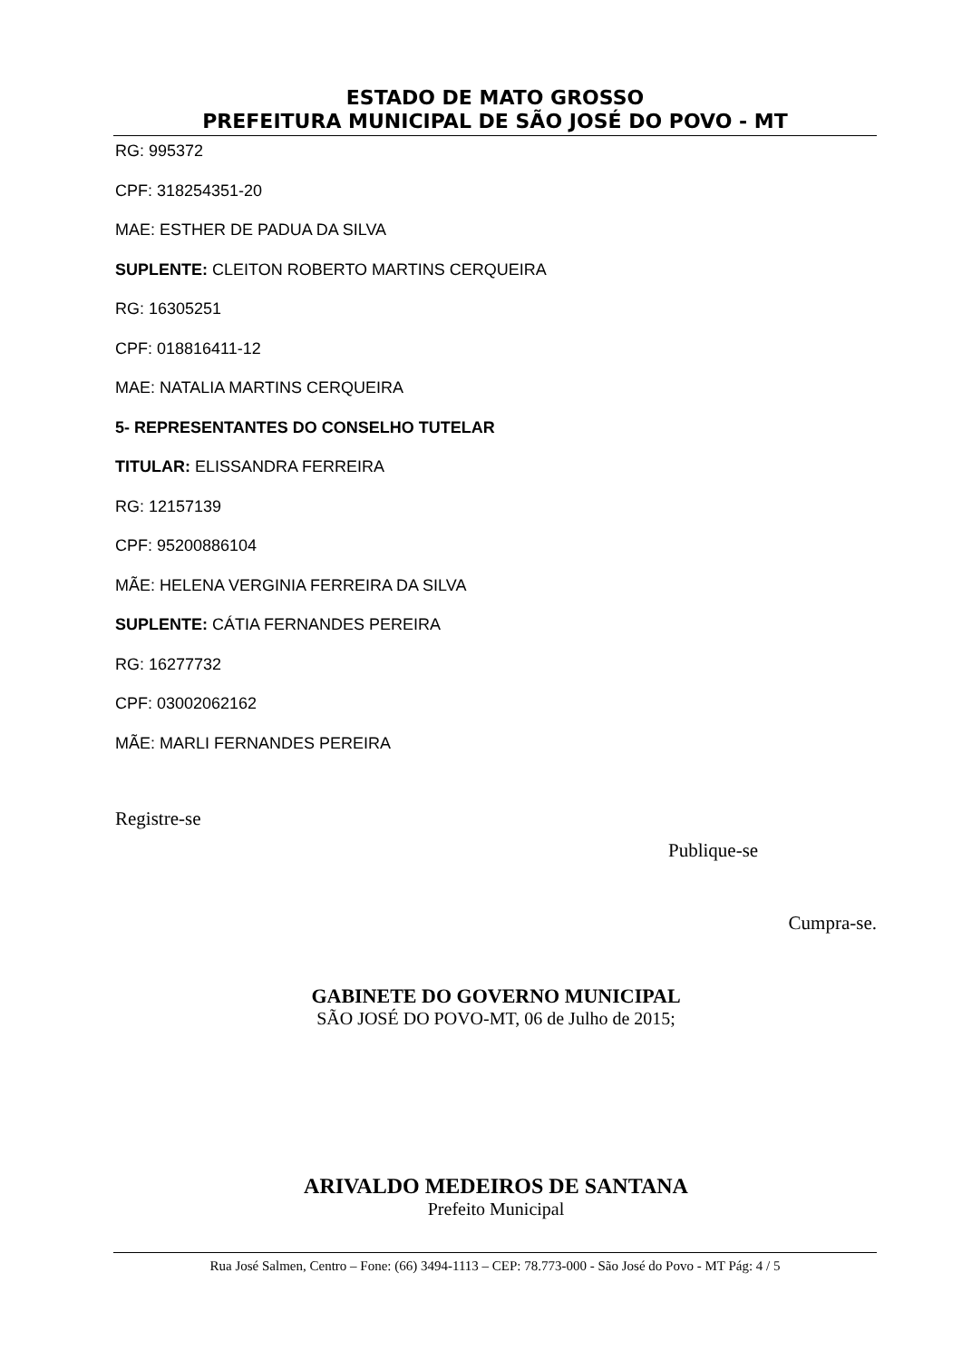ESTADO DE MATO GROSSO
PREFEITURA MUNICIPAL DE SÃO JOSÉ DO POVO - MT
RG: 995372
CPF: 318254351-20
MAE: ESTHER DE PADUA DA SILVA
SUPLENTE: CLEITON ROBERTO MARTINS CERQUEIRA
RG: 16305251
CPF: 018816411-12
MAE: NATALIA MARTINS CERQUEIRA
5- REPRESENTANTES DO CONSELHO TUTELAR
TITULAR: ELISSANDRA FERREIRA
RG: 12157139
CPF: 95200886104
MÃE: HELENA VERGINIA FERREIRA DA SILVA
SUPLENTE: CÁTIA FERNANDES PEREIRA
RG: 16277732
CPF: 03002062162
MÃE: MARLI FERNANDES PEREIRA
Registre-se
Publique-se
Cumpra-se.
GABINETE DO GOVERNO MUNICIPAL
SÃO JOSÉ DO POVO-MT, 06 de Julho de 2015;
ARIVALDO MEDEIROS DE SANTANA
Prefeito Municipal
Rua José Salmen, Centro – Fone: (66) 3494-1113 – CEP: 78.773-000 - São José do Povo - MT Pág: 4 / 5